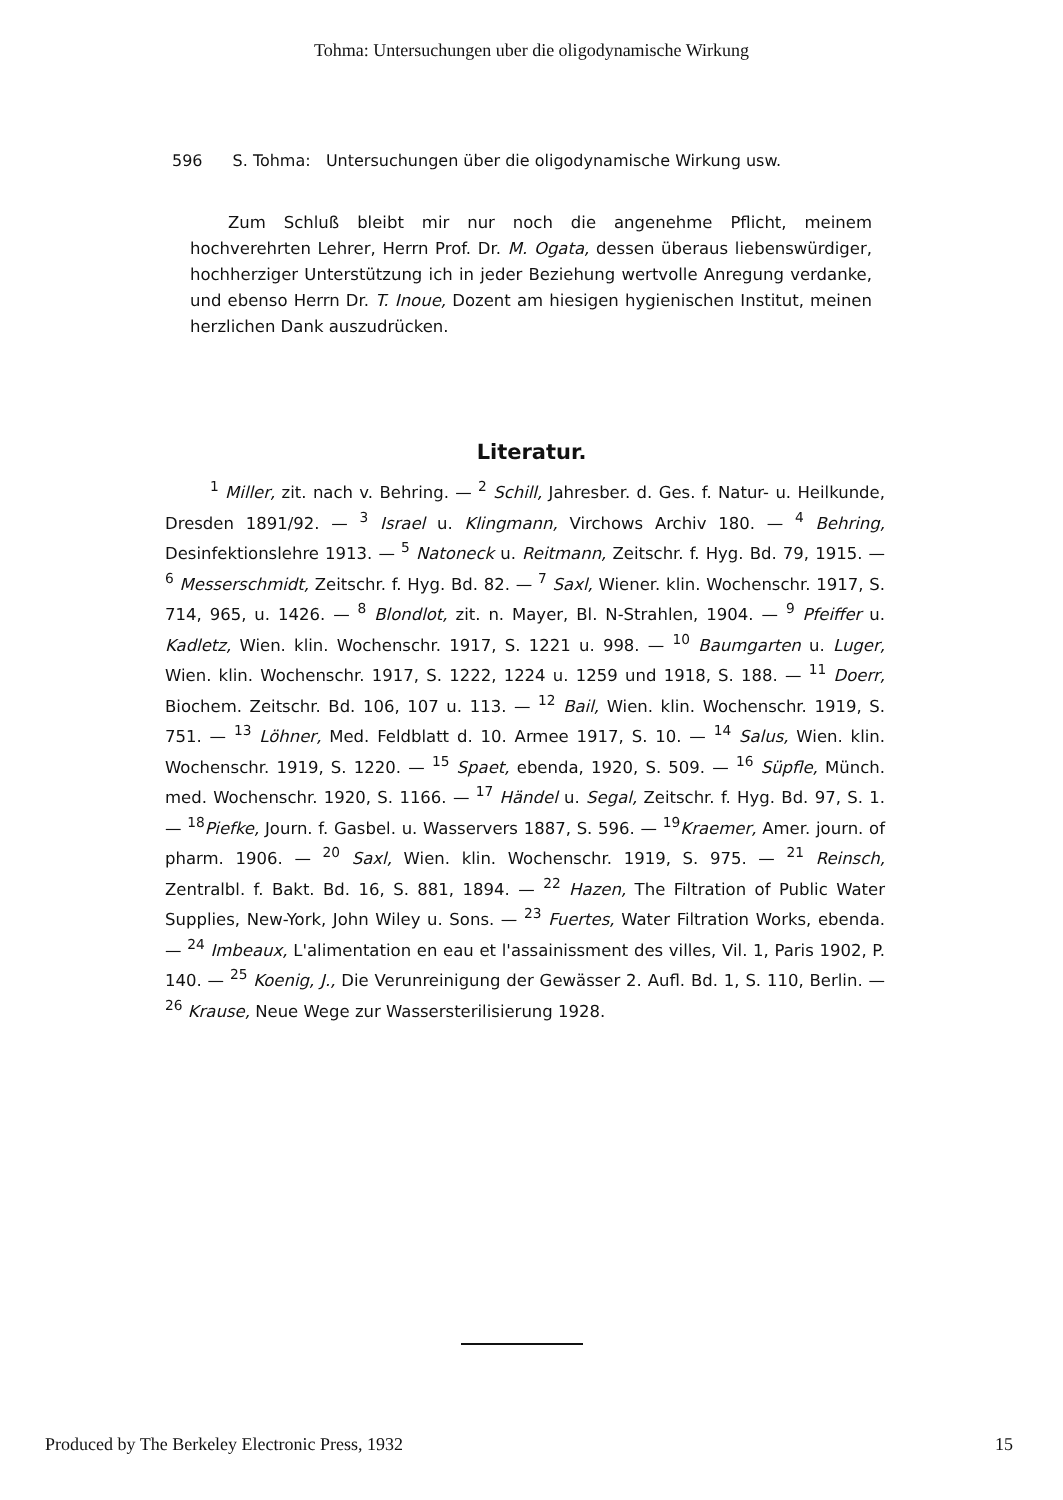Tohma: Untersuchungen uber die oligodynamische Wirkung
596 S. Tohma: Untersuchungen über die oligodynamische Wirkung usw.
Zum Schluß bleibt mir nur noch die angenehme Pflicht, meinem hochverehrten Lehrer, Herrn Prof. Dr. M. Ogata, dessen überaus liebenswürdiger, hochherziger Unterstützung ich in jeder Beziehung wertvolle Anregung verdanke, und ebenso Herrn Dr. T. Inoue, Dozent am hiesigen hygienischen Institut, meinen herzlichen Dank auszudrücken.
Literatur.
<sup>1</sup> Miller, zit. nach v. Behring. — <sup>2</sup> Schill, Jahresber. d. Ges. f. Natur- u. Heilkunde, Dresden 1891/92. — <sup>3</sup> Israel u. Klingmann, Virchows Archiv 180. — <sup>4</sup> Behring, Desinfektionslehre 1913. — <sup>5</sup> Natoneck u. Reitmann, Zeitschr. f. Hyg. Bd. 79, 1915. — <sup>6</sup> Messerschmidt, Zeitschr. f. Hyg. Bd. 82. — <sup>7</sup> Saxl, Wiener. klin. Wochenschr. 1917, S. 714, 965, u. 1426. — <sup>8</sup> Blondlot, zit. n. Mayer, Bl. N-Strahlen, 1904. — <sup>9</sup> Pfeiffer u. Kadletz, Wien. klin. Wochenschr. 1917, S. 1221 u. 998. — <sup>10</sup> Baumgarten u. Luger, Wien. klin. Wochenschr. 1917, S. 1222, 1224 u. 1259 und 1918, S. 188. — <sup>11</sup> Doerr, Biochem. Zeitschr. Bd. 106, 107 u. 113. — <sup>12</sup> Bail, Wien. klin. Wochenschr. 1919, S. 751. — <sup>13</sup> Löhner, Med. Feldblatt d. 10. Armee 1917, S. 10. — <sup>14</sup> Salus, Wien. klin. Wochenschr. 1919, S. 1220. — <sup>15</sup> Spaet, ebenda, 1920, S. 509. — <sup>16</sup> Süpfle, Münch. med. Wochenschr. 1920, S. 1166. — <sup>17</sup> Händel u. Segal, Zeitschr. f. Hyg. Bd. 97, S. 1. — <sup>18</sup>Piefke, Journ. f. Gasbel. u. Wasservers 1887, S. 596. — <sup>19</sup>Kraemer, Amer. journ. of pharm. 1906. — <sup>20</sup> Saxl, Wien. klin. Wochenschr. 1919, S. 975. — <sup>21</sup> Reinsch, Zentralbl. f. Bakt. Bd. 16, S. 881, 1894. — <sup>22</sup> Hazen, The Filtration of Public Water Supplies, New-York, John Wiley u. Sons. — <sup>23</sup> Fuertes, Water Filtration Works, ebenda. — <sup>24</sup> Imbeaux, L'alimentation en eau et l'assainissment des villes, Vil. 1, Paris 1902, P. 140. — <sup>25</sup> Koenig, J., Die Verunreinigung der Gewässer 2. Aufl. Bd. 1, S. 110, Berlin. — <sup>26</sup> Krause, Neue Wege zur Wassersterilisierung 1928.
Produced by The Berkeley Electronic Press, 1932 15